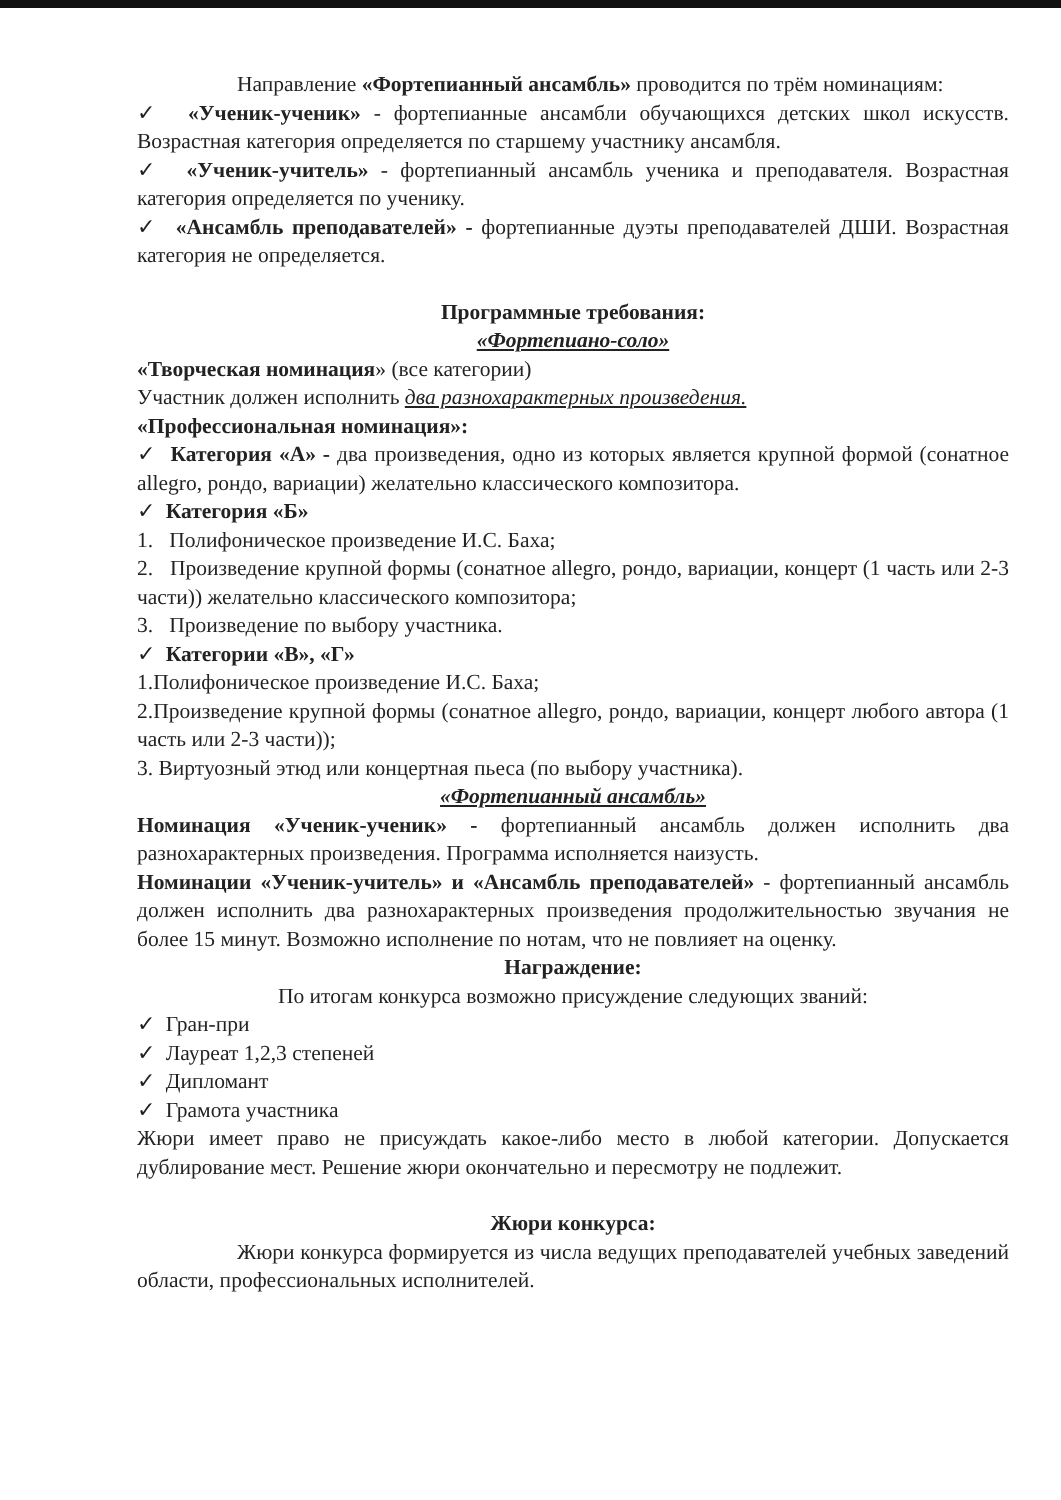Направление «Фортепианный ансамбль» проводится по трём номинациям:
✓ «Ученик-ученик» - фортепианные ансамбли обучающихся детских школ искусств. Возрастная категория определяется по старшему участнику ансамбля.
✓ «Ученик-учитель» - фортепианный ансамбль ученика и преподавателя. Возрастная категория определяется по ученику.
✓ «Ансамбль преподавателей» - фортепианные дуэты преподавателей ДШИ. Возрастная категория не определяется.
Программные требования:
«Фортепиано-соло»
«Творческая номинация» (все категории)
Участник должен исполнить два разнохарактерных произведения.
«Профессиональная номинация»:
✓ Категория «А» - два произведения, одно из которых является крупной формой (сонатное allegro, рондо, вариации) желательно классического композитора.
✓ Категория «Б»
1. Полифоническое произведение И.С. Баха;
2. Произведение крупной формы (сонатное allegro, рондо, вариации, концерт (1 часть или 2-3 части)) желательно классического композитора;
3. Произведение по выбору участника.
✓ Категории «В», «Г»
1.Полифоническое произведение И.С. Баха;
2.Произведение крупной формы (сонатное allegro, рондо, вариации, концерт любого автора (1 часть или 2-3 части));
3. Виртуозный этюд или концертная пьеса (по выбору участника).
«Фортепианный ансамбль»
Номинация «Ученик-ученик» - фортепианный ансамбль должен исполнить два разнохарактерных произведения. Программа исполняется наизусть.
Номинации «Ученик-учитель» и «Ансамбль преподавателей» - фортепианный ансамбль должен исполнить два разнохарактерных произведения продолжительностью звучания не более 15 минут. Возможно исполнение по нотам, что не повлияет на оценку.
Награждение:
По итогам конкурса возможно присуждение следующих званий:
✓ Гран-при
✓ Лауреат 1,2,3 степеней
✓ Дипломант
✓ Грамота участника
Жюри имеет право не присуждать какое-либо место в любой категории. Допускается дублирование мест. Решение жюри окончательно и пересмотру не подлежит.
Жюри конкурса:
Жюри конкурса формируется из числа ведущих преподавателей учебных заведений области, профессиональных исполнителей.